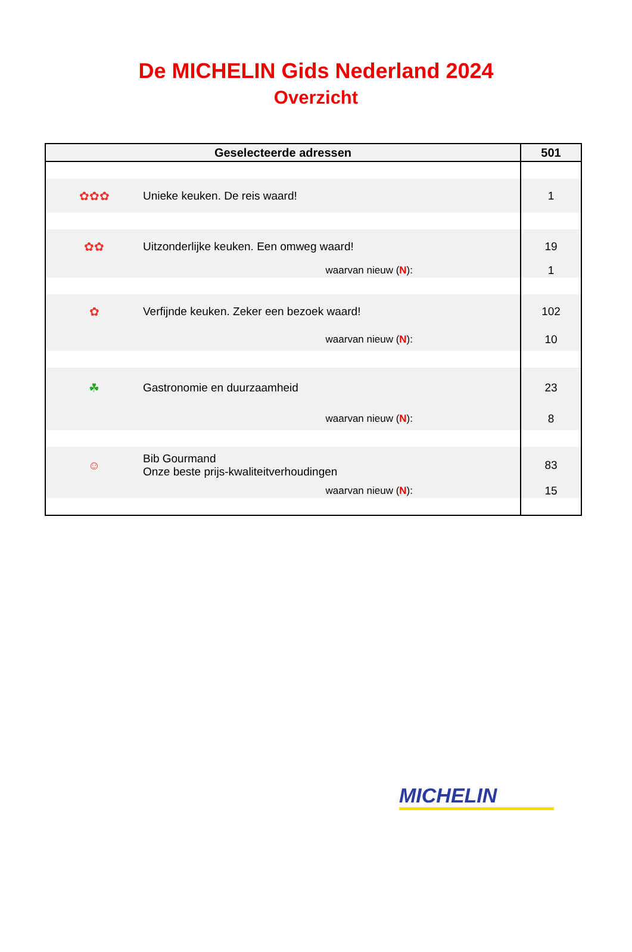De MICHELIN Gids Nederland 2024
Overzicht
| Geselecteerde adressen | | 501 |
| --- | --- | --- |
| ✿✿✿ | Unieke keuken. De reis waard! | 1 |
| ✿✿ | Uitzonderlijke keuken. Een omweg waard! | 19 |
| | waarvan nieuw ( N ): | 1 |
| ✿ | Verfijnde keuken. Zeker een bezoek waard! | 102 |
| | waarvan nieuw ( N ): | 10 |
| ☘ | Gastronomie en duurzaamheid | 23 |
| | waarvan nieuw ( N ): | 8 |
| ☺ | Bib Gourmand Onze beste prijs-kwaliteitverhoudingen | 83 |
| | waarvan nieuw ( N ): | 15 |
MICHELIN